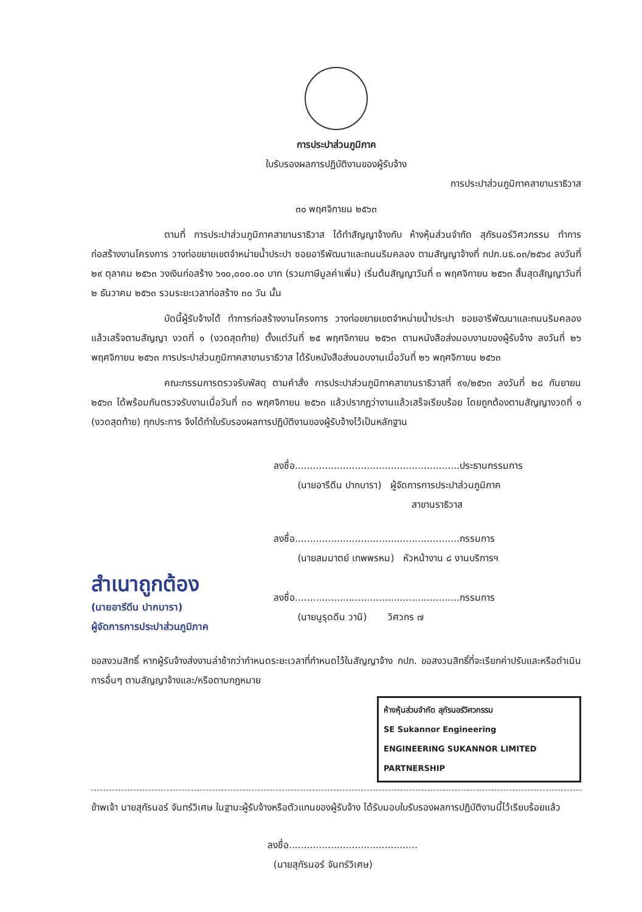การประปาส่วนภูมิภาค
ใบรับรองผลการปฏิบัติงานของผู้รับจ้าง
การประปาส่วนภูมิภาคสาขานราธิวาส
๓๐ พฤศจิกายน ๒๕๖๓
ตามที่ การประปาส่วนภูมิภาคสาขานราธิวาส ได้ทำสัญญาจ้างกับ ห้างหุ้นส่วนจำกัด สุกัรนอร์วิศวกรรม ทำการก่อสร้างงานโครงการ วางท่อขยายเขตจำหน่ายน้ำประปา ซอยอารีพัฒนาและถนนริมคลอง ตามสัญญาจ้างที่ กปภ.นธ.๐๓/๒๕๖๔ ลงวันที่ ๒๙ ตุลาคม ๒๕๖๓ วงเงินก่อสร้าง ๖๑๐,๐๐๐.๐๐ บาท (รวมภาษีมูลค่าเพิ่ม) เริ่มต้นสัญญาวันที่ ๓ พฤศจิกายน ๒๕๖๓ สิ้นสุดสัญญาวันที่ ๒ ธันวาคม ๒๕๖๓ รวมระยะเวลาก่อสร้าง ๓๐ วัน นั้น
บัดนี้ผู้รับจ้างได้ ทำการก่อสร้างงานโครงการ วางท่อขยายเขตจำหน่ายน้ำประปา ซอยอารีพัฒนาและถนนริมคลอง แล้วเสร็จตามสัญญา งวดที่ ๑ (งวดสุดท้าย) ตั้งแต่วันที่ ๒๕ พฤศจิกายน ๒๕๖๓ ตามหนังสือส่งมอบงานของผู้รับจ้าง ลงวันที่ ๒๖ พฤศจิกายน ๒๕๖๓ การประปาส่วนภูมิภาคสาขานราธิวาส ได้รับหนังสือส่งมอบงานเมื่อวันที่ ๒๖ พฤศจิกายน ๒๕๖๓
คณะกรรมการตรวจรับพัสดุ ตามคำสั่ง การประปาส่วนภูมิภาคสาขานราธิวาสที่ ๙๑/๒๕๖๓ ลงวันที่ ๒๘ กันยายน ๒๕๖๓ ได้พร้อมกันตรวจรับงานเมื่อวันที่ ๓๐ พฤศจิกายน ๒๕๖๓ แล้วปรากฏว่างานแล้วเสร็จเรียบร้อย โดยถูกต้องตามสัญญางวดที่ ๑ (งวดสุดท้าย) ทุกประการ จึงได้ทำใบรับรองผลการปฏิบัติงานของผู้รับจ้างไว้เป็นหลักฐาน
ลงชื่อ.......................................................ประธานกรรมการ
(นายอารีดีน ปากบารา) ผู้จัดการการประปาส่วนภูมิภาค
สาขานราธิวาส
ลงชื่อ.......................................................กรรมการ
(นายสมมาตย์ เทพพรหม) หัวหน้างาน ๘ งานบริการฯ
สำเนาถูกต้อง
(นายอารีดีน ปากบารา)
ผู้จัดการการประปาส่วนภูมิภาค
ลงชื่อ.......................................................กรรมการ
(นายนูรุดดีน วานิ) วิศวกร ๗
ขอสงวนสิทธิ์ หากผู้รับจ้างส่งงานล่าช้ากว่ากำหนดระยะเวลาที่กำหนดไว้ในสัญญาจ้าง กปภ. ขอสงวนสิทธิ์ที่จะเรียกค่าปรับและหรือดำเนินการอื่นๆ ตามสัญญาจ้างและ/หรือตามกฎหมาย
ห้างหุ้นส่วนจำกัด สุกัรนอร์วิศวกรรม
SE Sukannor Engineering
ENGINEERING SUKANNOR LIMITED PARTNERSHIP
ข้าพเจ้า นายสุกัรนอร์ จันทร์วิเศษ ในฐานะผู้รับจ้างหรือตัวแทนของผู้รับจ้าง ได้รับมอบใบรับรองผลการปฏิบัติงานนี้ไว้เรียบร้อยแล้ว
ลงชื่อ...........................................
(นายสุกัรนอร์ จันทร์วิเศษ)